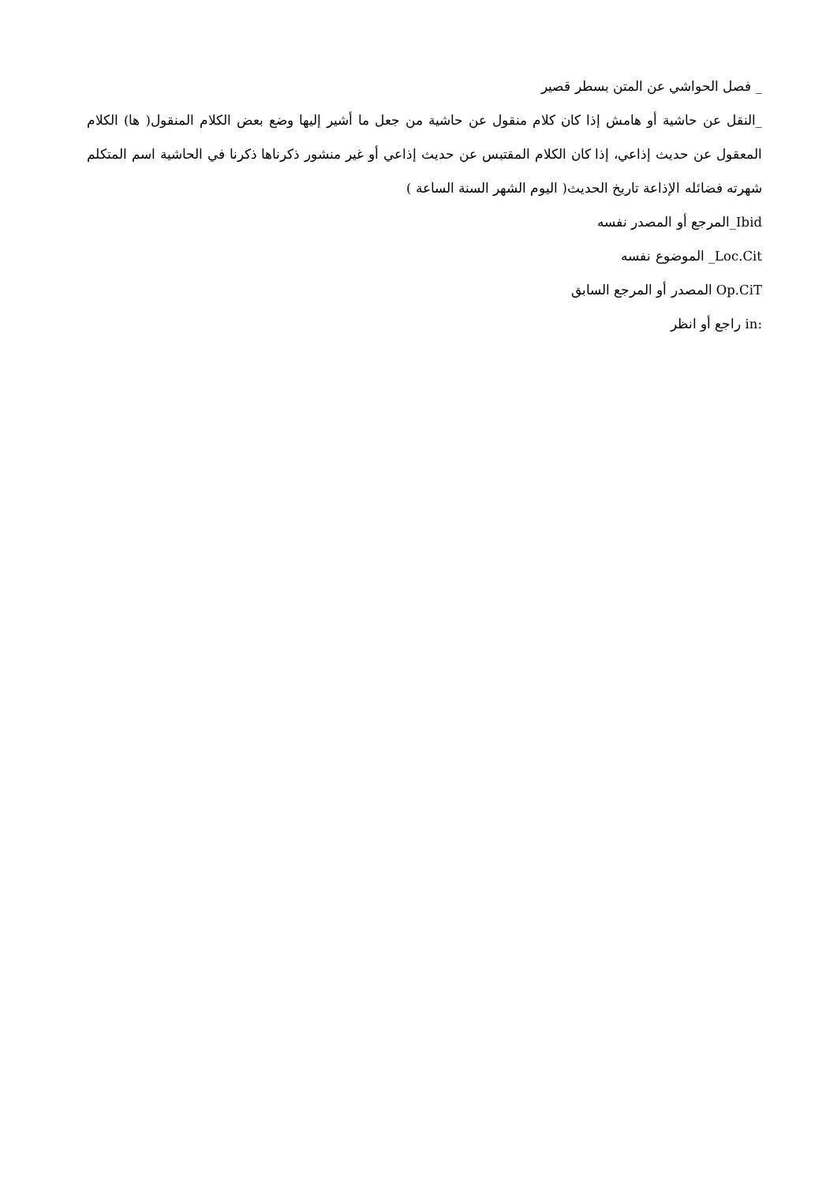_ فصل الحواشي عن المتن بسطر قصير
_النقل عن حاشية أو هامش إذا كان كلام منقول عن حاشية من جعل ما أشير إليها وضع بعض الكلام المنقول( ها) الكلام المعقول عن حديث إذاعي، إذا كان الكلام المقتبس عن حديث إذاعي أو غير منشور ذكرناها ذكرنا في الحاشية اسم المتكلم شهرته فضائله الإذاعة تاريخ الحديث( اليوم الشهر السنة الساعة )
Ibid_المرجع أو المصدر نفسه
Loc.Cit_ الموضوع نفسه
Op.CiT المصدر أو المرجع السابق
in: راجع أو انظر